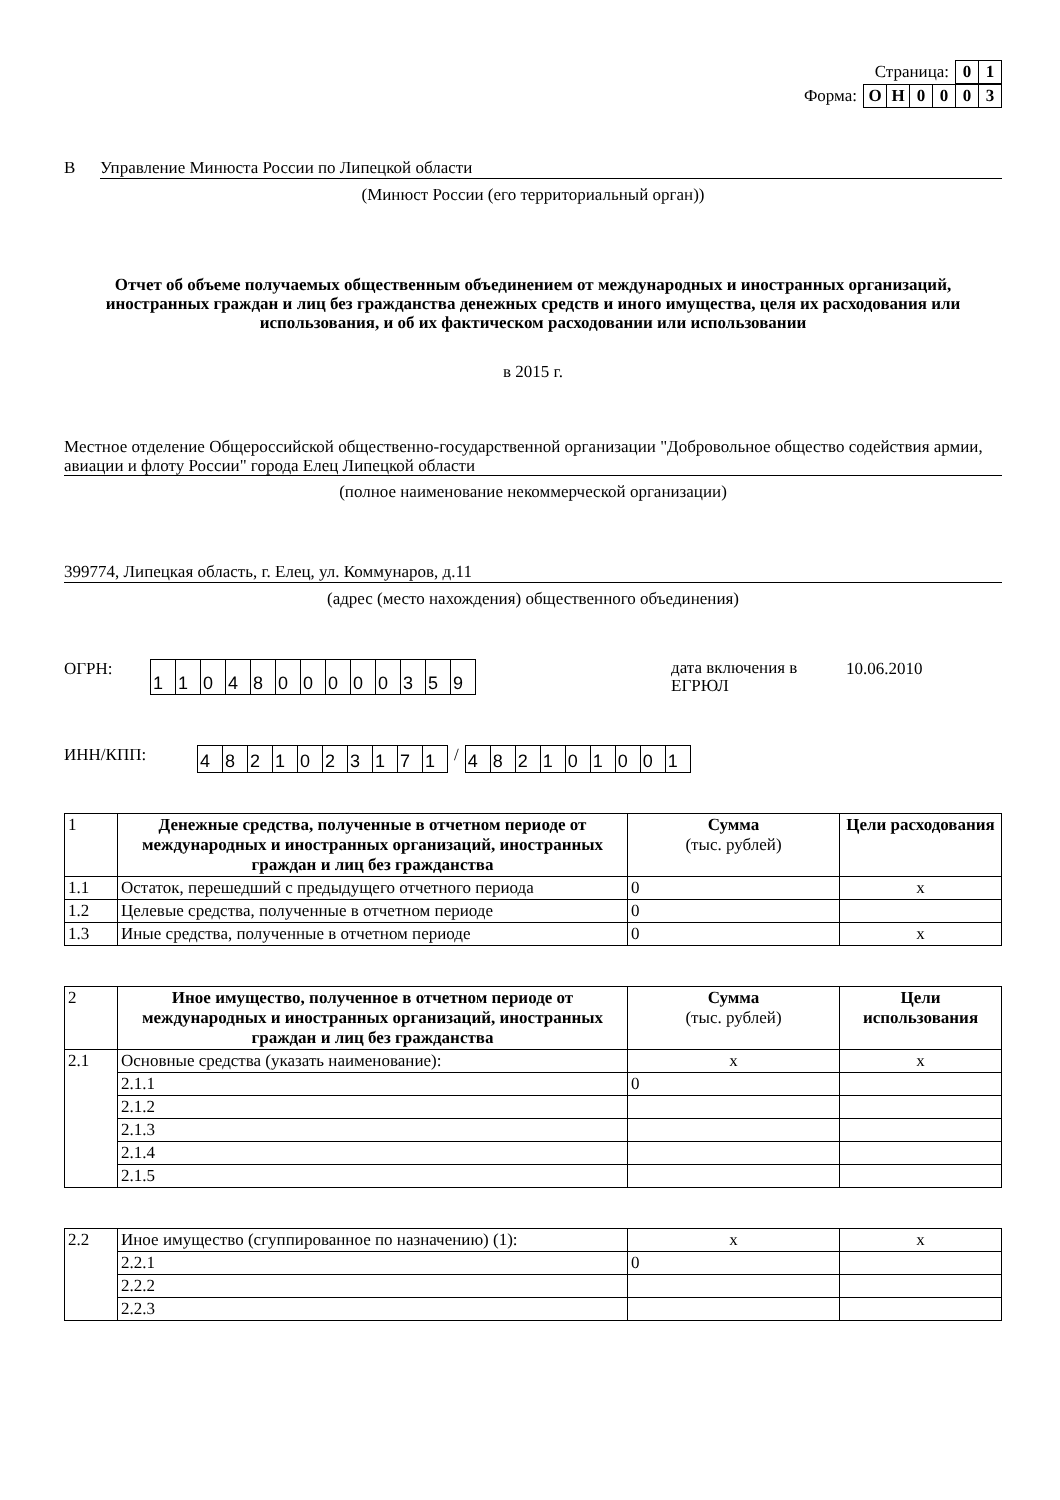Страница:
| 0 | 1 |
Форма:
| О | Н | 0 | 0 | 0 | 3 |
В Управление Минюста России по Липецкой области
(Минюст России (его территориальный орган))
Отчет об объеме получаемых общественным объединением от международных и иностранных организаций, иностранных граждан и лиц без гражданства денежных средств и иного имущества, целя их расходования или использования, и об их фактическом расходовании или использовании
в 2015 г.
Местное отделение Общероссийской общественно-государственной организации "Добровольное общество содействия армии, авиации и флоту России" города Елец Липецкой области
(полное наименование некоммерческой организации)
399774, Липецкая область, г. Елец, ул. Коммунаров, д.11
(адрес (место нахождения) общественного объединения)
ОГРН:
| 1 | 1 | 0 | 4 | 8 | 0 | 0 | 0 | 0 | 0 | 3 | 5 | 9 |
дата включения в ЕГРЮЛ 10.06.2010
ИНН/КПП:
| 4 | 8 | 2 | 1 | 0 | 2 | 3 | 1 | 7 | 1 |
/
| 4 | 8 | 2 | 1 | 0 | 1 | 0 | 0 | 1 |
| 1 | Денежные средства, полученные в отчетном периоде от международных и иностранных организаций, иностранных граждан и лиц без гражданства | Сумма (тыс. рублей) | Цели расходования |
| 1.1 | Остаток, перешедший с предыдущего отчетного периода | 0 | x |
| 1.2 | Целевые средства, полученные в отчетном периоде | 0 | |
| 1.3 | Иные средства, полученные в отчетном периоде | 0 | x |
| 2 | Иное имущество, полученное в отчетном периоде от международных и иностранных организаций, иностранных граждан и лиц без гражданства | Сумма (тыс. рублей) | Цели использования |
| 2.1 | Основные средства (указать наименование): | x | x |
| | 2.1.1 | 0 | |
| | 2.1.2 | | |
| | 2.1.3 | | |
| | 2.1.4 | | |
| | 2.1.5 | | |
| 2.2 | Иное имущество (сгуппированное по назначению) (1): | x | x |
| | 2.2.1 | 0 | |
| | 2.2.2 | | |
| | 2.2.3 | | |